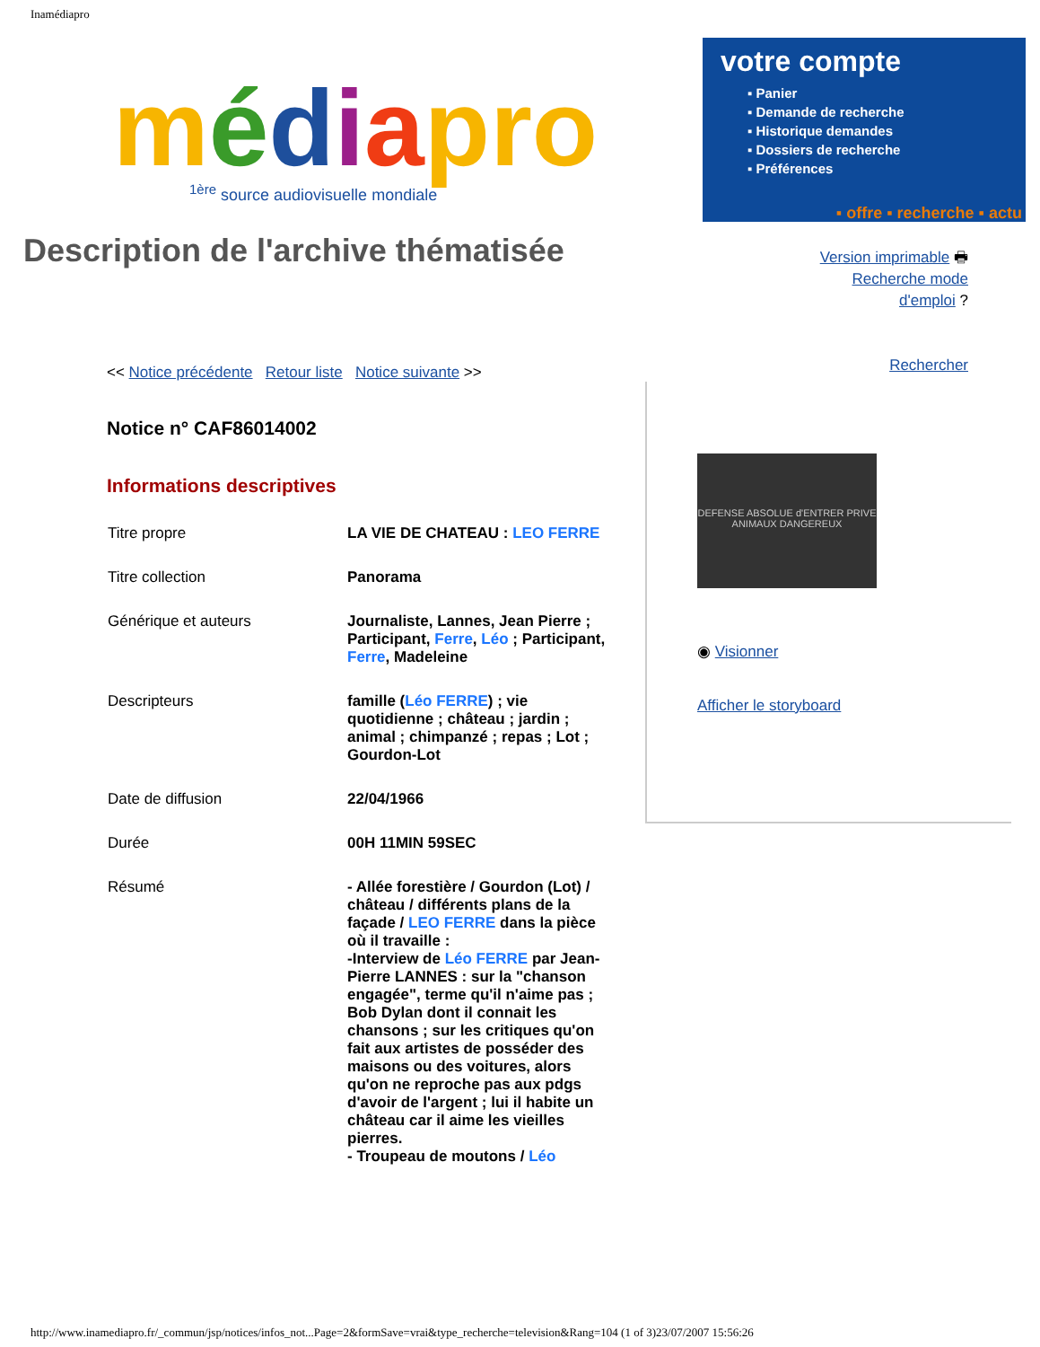Inamédiapro
médiapro
<sup>1ère</sup> source audiovisuelle mondiale
votre compte
▪ Panier
▪ Demande de recherche
▪ Historique demandes
▪ Dossiers de recherche
▪ Préférences
▪ offre ▪ recherche ▪ actu
Description de l'archive thématisée
Version imprimable 🖶
Recherche mode
d'emploi ?
Rechercher
<< Notice précédente Retour liste Notice suivante >>
Notice n° CAF86014002
Informations descriptives
| Titre propre | LA VIE DE CHATEAU : LEO FERRE |
| Titre collection | Panorama |
| Générique et auteurs | Journaliste, Lannes, Jean Pierre ; Participant, Ferre , Léo ; Participant, Ferre , Madeleine |
| Descripteurs | famille ( Léo FERRE ) ; vie quotidienne ; château ; jardin ; animal ; chimpanzé ; repas ; Lot ; Gourdon-Lot |
| Date de diffusion | 22/04/1966 |
| Durée | 00H 11MIN 59SEC |
| Résumé | - Allée forestière / Gourdon (Lot) / château / différents plans de la façade / LEO FERRE dans la pièce où il travaille : -Interview de Léo FERRE par Jean-Pierre LANNES : sur la "chanson engagée", terme qu'il n'aime pas ; Bob Dylan dont il connait les chansons ; sur les critiques qu'on fait aux artistes de posséder des maisons ou des voitures, alors qu'on ne reproche pas aux pdgs d'avoir de l'argent ; lui il habite un château car il aime les vieilles pierres. - Troupeau de moutons / Léo |
DEFENSE ABSOLUE d'ENTRER PRIVE ANIMAUX DANGEREUX
◉ Visionner
Afficher le storyboard
http://www.inamediapro.fr/_commun/jsp/notices/infos_not...Page=2&formSave=vrai&type_recherche=television&Rang=104 (1 of 3)23/07/2007 15:56:26